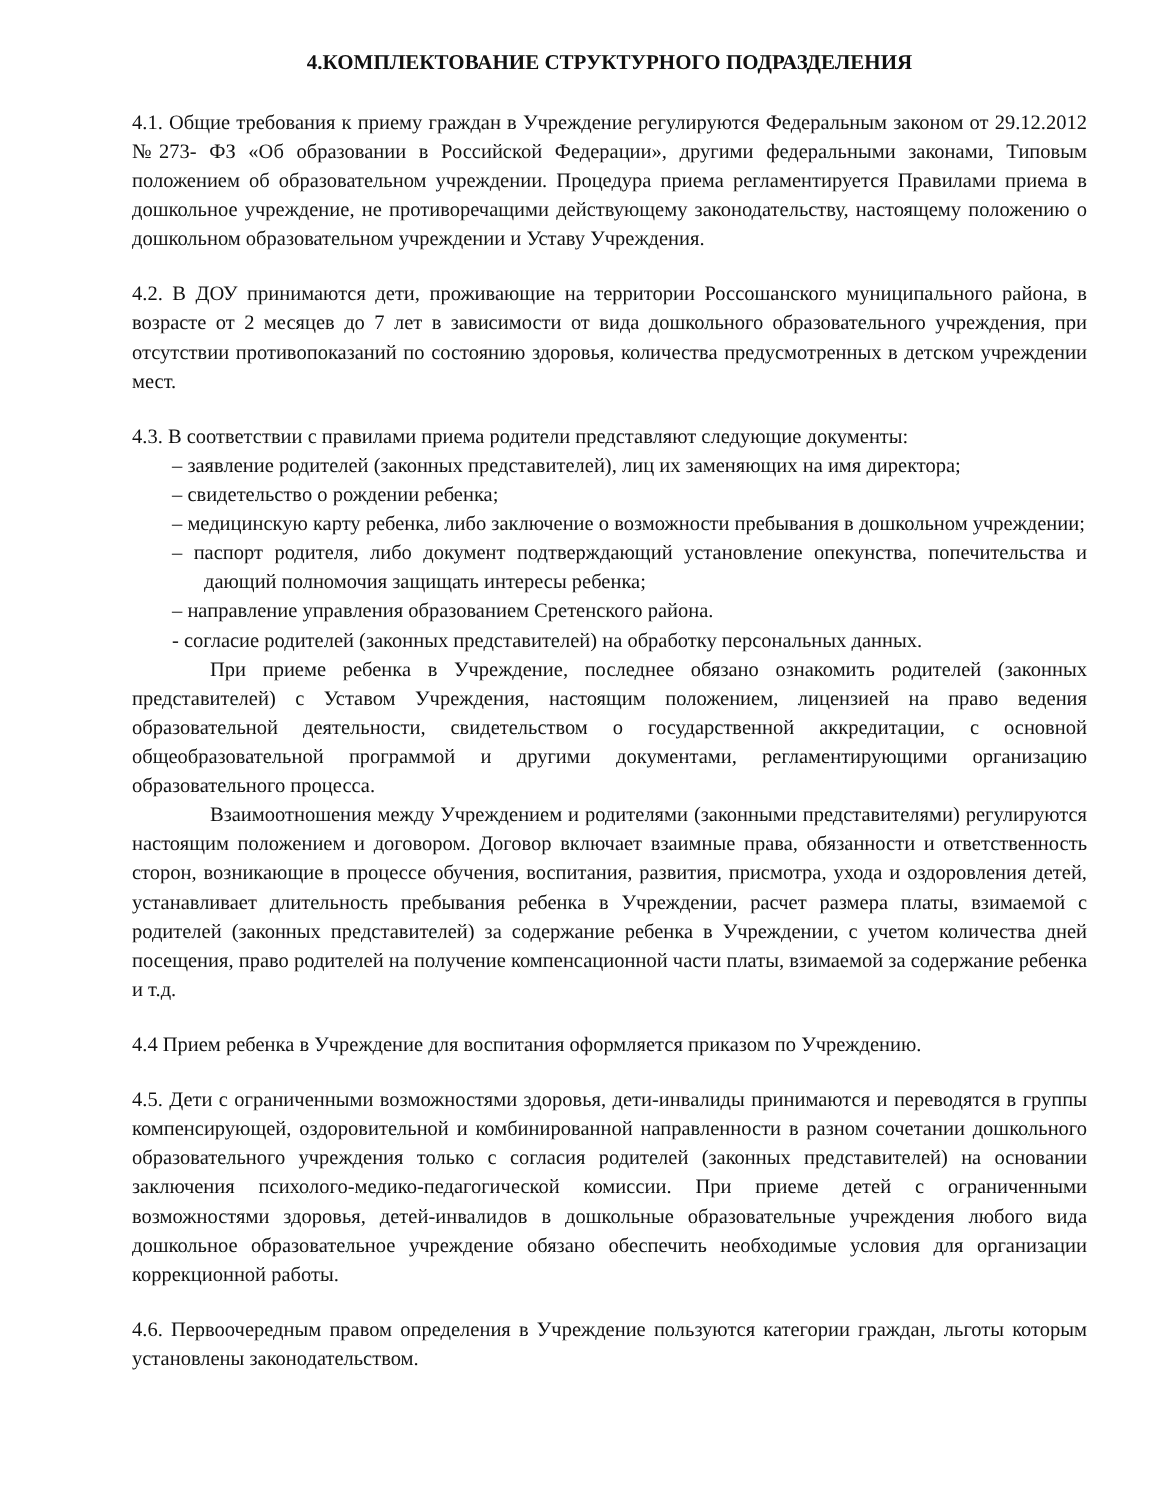4.КОМПЛЕКТОВАНИЕ СТРУКТУРНОГО ПОДРАЗДЕЛЕНИЯ
4.1. Общие требования к приему граждан в Учреждение регулируются Федеральным законом от 29.12.2012 №273- ФЗ «Об образовании в Российской Федерации», другими федеральными законами, Типовым положением об образовательном учреждении. Процедура приема регламентируется Правилами приема в дошкольное учреждение, не противоречащими действующему законодательству, настоящему положению о дошкольном образовательном учреждении и Уставу Учреждения.
4.2. В ДОУ принимаются дети, проживающие на территории Россошанского муниципального района, в возрасте от 2 месяцев до 7 лет в зависимости от вида дошкольного образовательного учреждения, при отсутствии противопоказаний по состоянию здоровья, количества предусмотренных в детском учреждении мест.
4.3. В соответствии с правилами приема родители представляют следующие документы:
– заявление родителей (законных представителей), лиц их заменяющих на имя директора;
– свидетельство о рождении ребенка;
– медицинскую карту ребенка, либо заключение о возможности пребывания в дошкольном учреждении;
– паспорт родителя, либо документ подтверждающий установление опекунства, попечительства и дающий полномочия защищать интересы ребенка;
– направление управления образованием Сретенского района.
- согласие родителей (законных представителей) на обработку персональных данных.
При приеме ребенка в Учреждение, последнее обязано ознакомить родителей (законных представителей) с Уставом Учреждения, настоящим положением, лицензией на право ведения образовательной деятельности, свидетельством о государственной аккредитации, с основной общеобразовательной программой и другими документами, регламентирующими организацию образовательного процесса.
Взаимоотношения между Учреждением и родителями (законными представителями) регулируются настоящим положением и договором. Договор включает взаимные права, обязанности и ответственность сторон, возникающие в процессе обучения, воспитания, развития, присмотра, ухода и оздоровления детей, устанавливает длительность пребывания ребенка в Учреждении, расчет размера платы, взимаемой с родителей (законных представителей) за содержание ребенка в Учреждении, с учетом количества дней посещения, право родителей на получение компенсационной части платы, взимаемой за содержание ребенка и т.д.
4.4 Прием ребенка в Учреждение для воспитания оформляется приказом по Учреждению.
4.5. Дети с ограниченными возможностями здоровья, дети-инвалиды принимаются и переводятся в группы компенсирующей, оздоровительной и комбинированной направленности в разном сочетании дошкольного образовательного учреждения только с согласия родителей (законных представителей) на основании заключения психолого-медико-педагогической комиссии. При приеме детей с ограниченными возможностями здоровья, детей-инвалидов в дошкольные образовательные учреждения любого вида дошкольное образовательное учреждение обязано обеспечить необходимые условия для организации коррекционной работы.
4.6. Первоочередным правом определения в Учреждение пользуются категории граждан, льготы которым установлены законодательством.